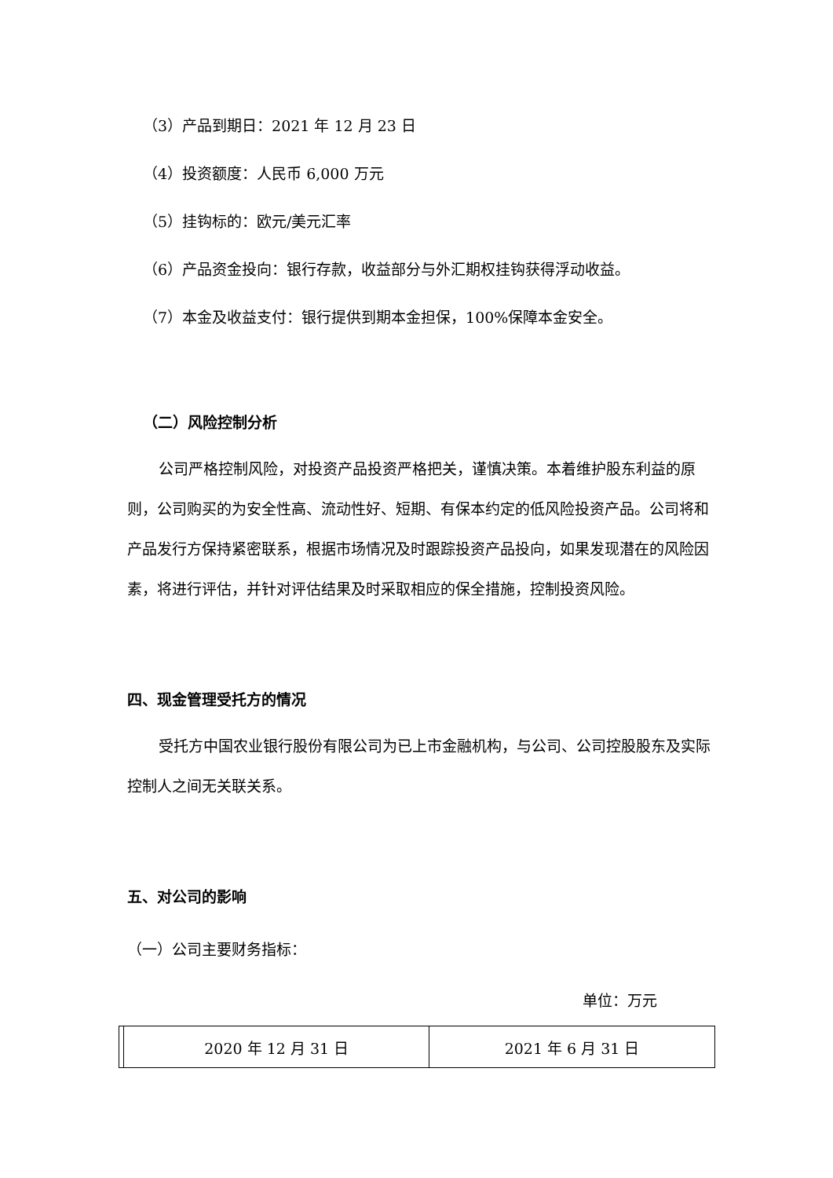（3）产品到期日：2021 年 12 月 23 日
（4）投资额度：人民币 6,000 万元
（5）挂钩标的：欧元/美元汇率
（6）产品资金投向：银行存款，收益部分与外汇期权挂钩获得浮动收益。
（7）本金及收益支付：银行提供到期本金担保，100%保障本金安全。
（二）风险控制分析
公司严格控制风险，对投资产品投资严格把关，谨慎决策。本着维护股东利益的原则，公司购买的为安全性高、流动性好、短期、有保本约定的低风险投资产品。公司将和产品发行方保持紧密联系，根据市场情况及时跟踪投资产品投向，如果发现潜在的风险因素，将进行评估，并针对评估结果及时采取相应的保全措施，控制投资风险。
四、现金管理受托方的情况
受托方中国农业银行股份有限公司为已上市金融机构，与公司、公司控股股东及实际控制人之间无关联关系。
五、对公司的影响
（一）公司主要财务指标：
单位：万元
| | 2020 年 12 月 31 日 | 2021 年 6 月 31 日 |